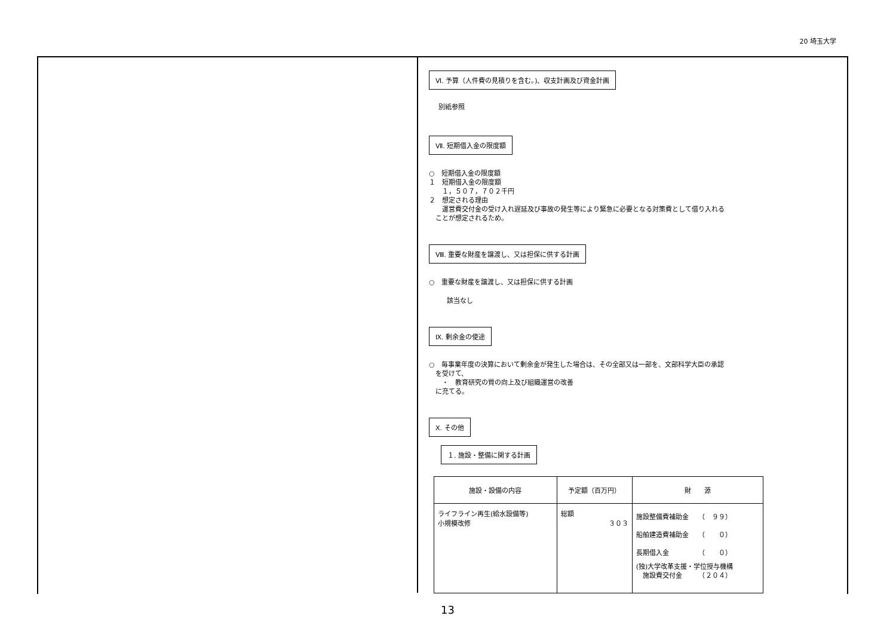20 埼玉大学
Ⅵ. 予算（人件費の見積りを含む。)、収支計画及び資金計画
別紙参照
Ⅶ. 短期借入金の限度額
○　短期借入金の限度額
１　短期借入金の限度額
　　１，５０７，７０２千円
２　想定される理由
　　運営費交付金の受け入れ遅延及び事故の発生等により緊急に必要となる対策費として借り入れる
　ことが想定されるため。
Ⅷ. 重要な財産を譲渡し、又は担保に供する計画
○　重要な財産を譲渡し、又は担保に供する計画
該当なし
Ⅸ. 剰余金の使途
○　毎事業年度の決算において剰余金が発生した場合は、その全部又は一部を、文部科学大臣の承認
　を受けて、
　　・　教育研究の質の向上及び組織運営の改善
　に充てる。
Ⅹ. その他
１. 施設・整備に関する計画
| 施設・設備の内容 | 予定額（百万円） | 財 源 |
| --- | --- | --- |
| ライフライン再生(給水設備等) 小規模改修 | 総額 ３０３ | 施設整備費補助金 （ ９９） 船舶建造費補助金 （ ０） 長期借入金 （ ０） (独)大学改革支援・学位授与機構 施設費交付金 （２０４） |
13